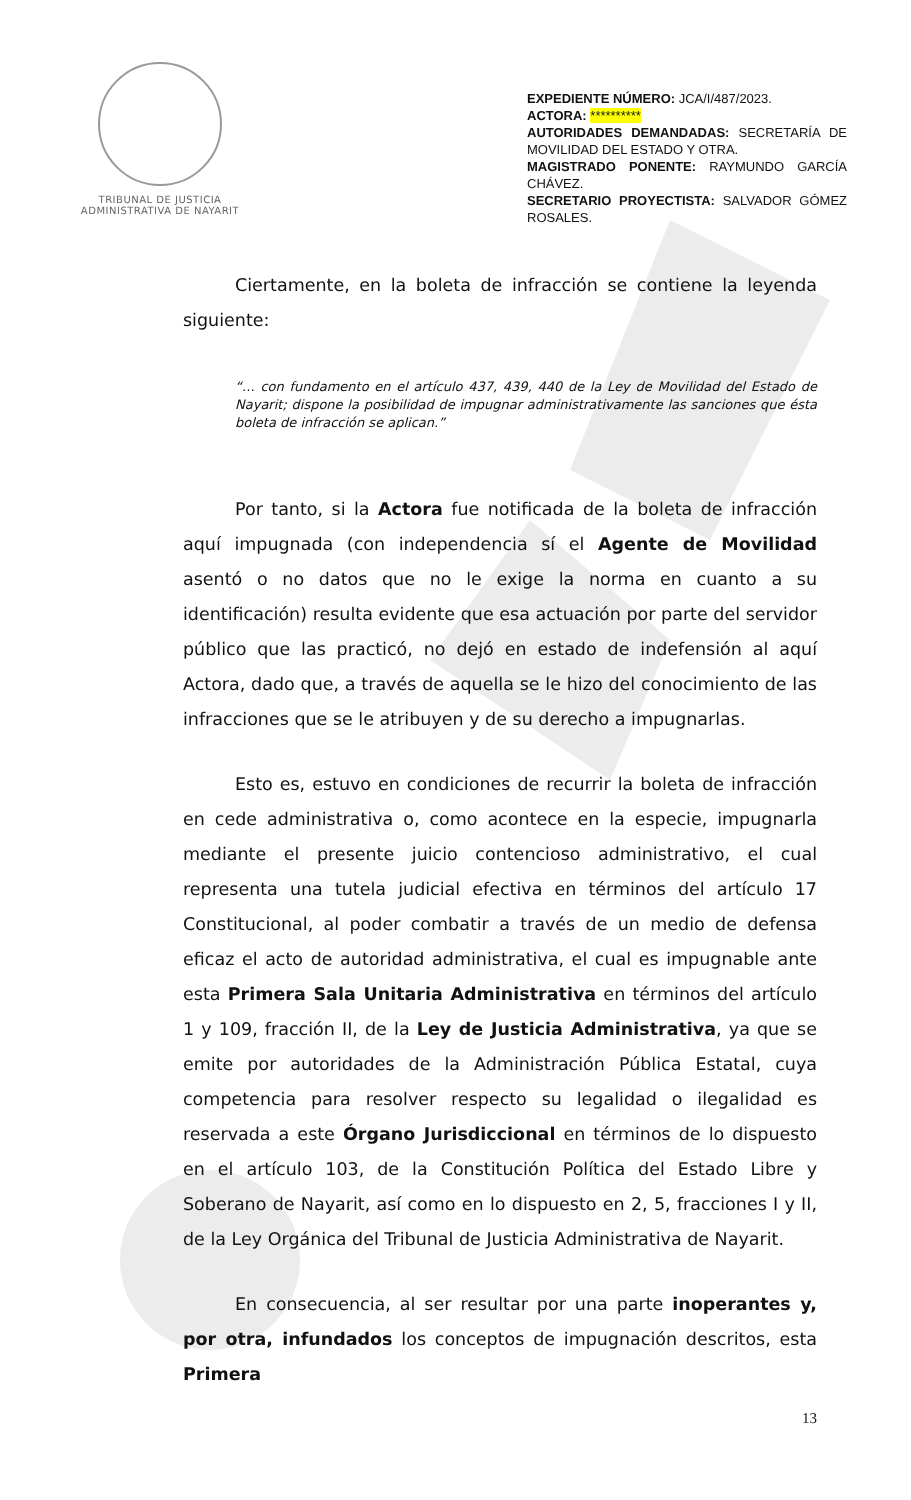TRIBUNAL DE JUSTICIA
ADMINISTRATIVA DE NAYARIT
EXPEDIENTE NÚMERO: JCA/I/487/2023.
ACTORA: **********
AUTORIDADES DEMANDADAS: SECRETARÍA DE MOVILIDAD DEL ESTADO Y OTRA.
MAGISTRADO PONENTE: RAYMUNDO GARCÍA CHÁVEZ.
SECRETARIO PROYECTISTA: SALVADOR GÓMEZ ROSALES.
Ciertamente, en la boleta de infracción se contiene la leyenda siguiente:
“… con fundamento en el artículo 437, 439, 440 de la Ley de Movilidad del Estado de Nayarit; dispone la posibilidad de impugnar administrativamente las sanciones que ésta boleta de infracción se aplican.”
Por tanto, si la Actora fue notificada de la boleta de infracción aquí impugnada (con independencia sí el Agente de Movilidad asentó o no datos que no le exige la norma en cuanto a su identificación) resulta evidente que esa actuación por parte del servidor público que las practicó, no dejó en estado de indefensión al aquí Actora, dado que, a través de aquella se le hizo del conocimiento de las infracciones que se le atribuyen y de su derecho a impugnarlas.
Esto es, estuvo en condiciones de recurrir la boleta de infracción en cede administrativa o, como acontece en la especie, impugnarla mediante el presente juicio contencioso administrativo, el cual representa una tutela judicial efectiva en términos del artículo 17 Constitucional, al poder combatir a través de un medio de defensa eficaz el acto de autoridad administrativa, el cual es impugnable ante esta Primera Sala Unitaria Administrativa en términos del artículo 1 y 109, fracción II, de la Ley de Justicia Administrativa, ya que se emite por autoridades de la Administración Pública Estatal, cuya competencia para resolver respecto su legalidad o ilegalidad es reservada a este Órgano Jurisdiccional en términos de lo dispuesto en el artículo 103, de la Constitución Política del Estado Libre y Soberano de Nayarit, así como en lo dispuesto en 2, 5, fracciones I y II, de la Ley Orgánica del Tribunal de Justicia Administrativa de Nayarit.
En consecuencia, al ser resultar por una parte inoperantes y, por otra, infundados los conceptos de impugnación descritos, esta Primera
13